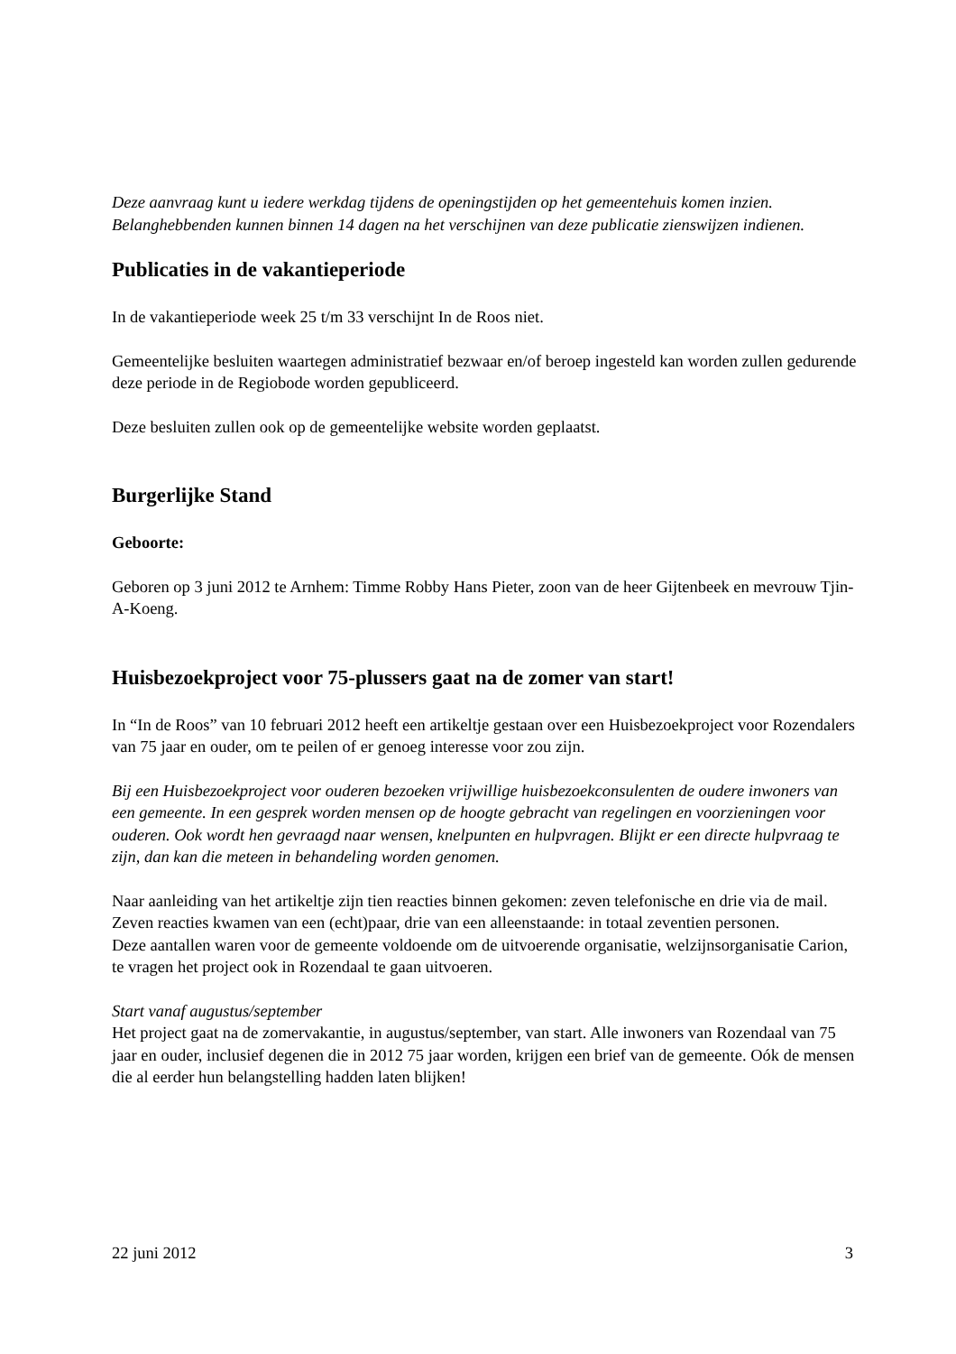Deze aanvraag kunt u iedere werkdag tijdens de openingstijden op het gemeentehuis komen inzien. Belanghebbenden kunnen binnen 14 dagen na het verschijnen van deze publicatie zienswijzen indienen.
Publicaties in de vakantieperiode
In de vakantieperiode week 25 t/m 33 verschijnt In de Roos niet.
Gemeentelijke besluiten waartegen administratief bezwaar en/of beroep ingesteld kan worden zullen gedurende deze periode in de Regiobode worden gepubliceerd.
Deze besluiten zullen ook op de gemeentelijke website worden geplaatst.
Burgerlijke Stand
Geboorte:
Geboren op 3 juni 2012 te Arnhem: Timme Robby Hans Pieter, zoon van de heer Gijtenbeek en mevrouw Tjin-A-Koeng.
Huisbezoekproject voor 75-plussers gaat na de zomer van start!
In “In de Roos” van 10 februari 2012 heeft een artikeltje gestaan over een Huisbezoekproject voor Rozendalers van 75 jaar en ouder, om te peilen of er genoeg interesse voor zou zijn.
Bij een Huisbezoekproject voor ouderen bezoeken vrijwillige huisbezoekconsulenten de oudere inwoners van een gemeente. In een gesprek worden mensen op de hoogte gebracht van regelingen en voorzieningen voor ouderen. Ook wordt hen gevraagd naar wensen, knelpunten en hulpvragen. Blijkt er een directe hulpvraag te zijn, dan kan die meteen in behandeling worden genomen.
Naar aanleiding van het artikeltje zijn tien reacties binnen gekomen: zeven telefonische en drie via de mail. Zeven reacties kwamen van een (echt)paar, drie van een alleenstaande: in totaal zeventien personen.
Deze aantallen waren voor de gemeente voldoende om de uitvoerende organisatie, welzijnsorganisatie Carion, te vragen het project ook in Rozendaal te gaan uitvoeren.
Start vanaf augustus/september
Het project gaat na de zomervakantie, in augustus/september, van start. Alle inwoners van Rozendaal van 75 jaar en ouder, inclusief degenen die in 2012 75 jaar worden, krijgen een brief van de gemeente. Oók de mensen die al eerder hun belangstelling hadden laten blijken!
22 juni 2012 3